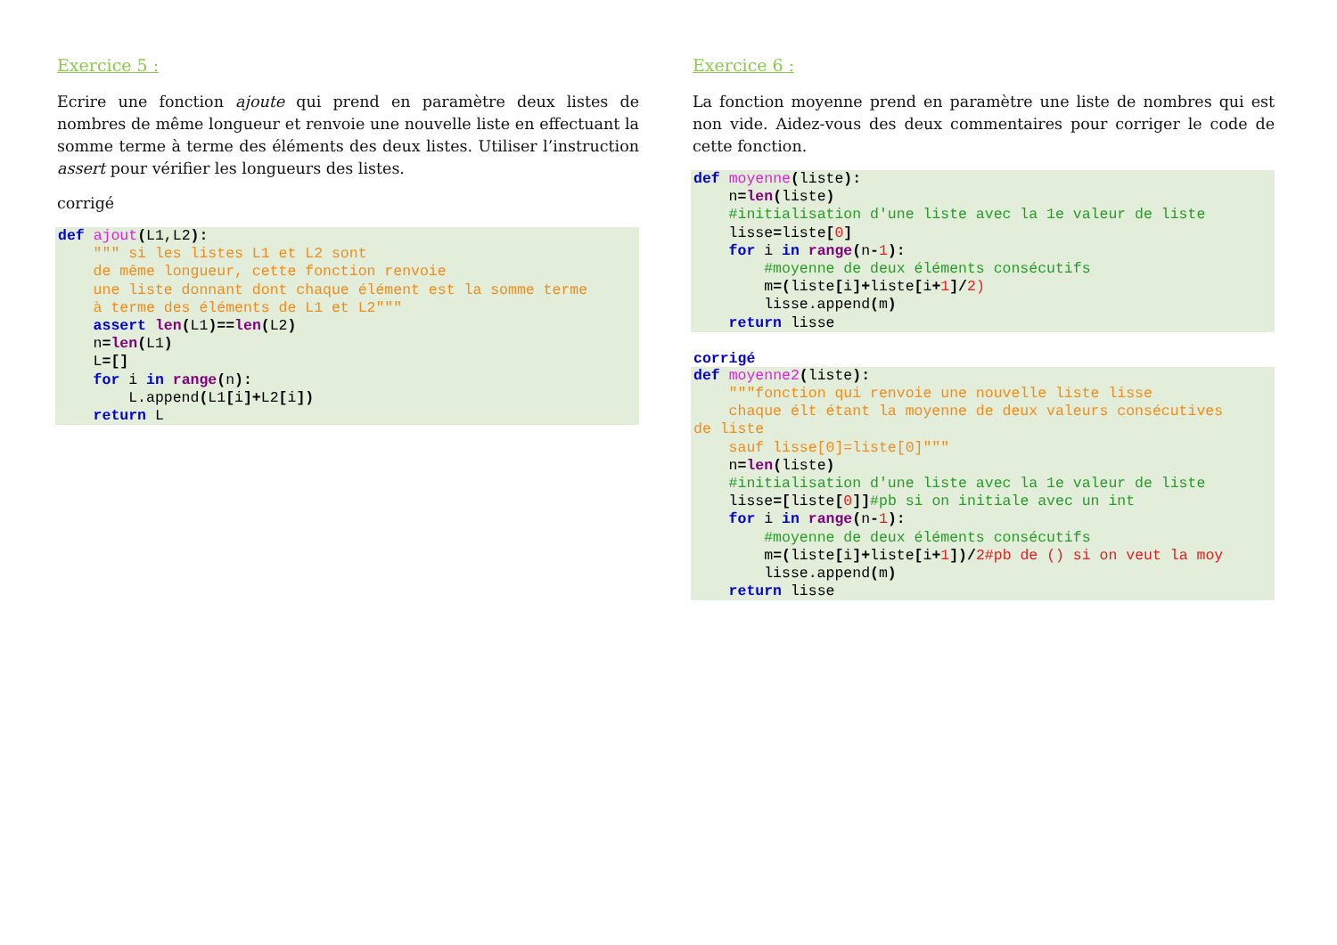Exercice 5 :
Ecrire une fonction ajoute qui prend en paramètre deux listes de nombres de même longueur et renvoie une nouvelle liste en effectuant la somme terme à terme des éléments des deux listes. Utiliser l’instruction assert pour vérifier les longueurs des listes.
corrigé
def ajout(L1,L2):
    """ si les listes L1 et L2 sont
    de même longueur, cette fonction renvoie
    une liste donnant dont chaque élément est la somme terme
    à terme des éléments de L1 et L2"""
    assert len(L1)==len(L2)
    n=len(L1)
    L=[]
    for i in range(n):
        L.append(L1[i]+L2[i])
    return L
Exercice 6 :
La fonction moyenne prend en paramètre une liste de nombres qui est non vide. Aidez-vous des deux commentaires pour corriger le code de cette fonction.
def moyenne(liste):
    n=len(liste)
    #initialisation d'une liste avec la 1e valeur de liste
    lisse=liste[0]
    for i in range(n-1):
        #moyenne de deux éléments consécutifs
        m=(liste[i]+liste[i+1]/2)
        lisse.append(m)
    return lisse
corrigé
def moyenne2(liste):
    """fonction qui renvoie une nouvelle liste lisse
    chaque élt étant la moyenne de deux valeurs consécutives
de liste
    sauf lisse[0]=liste[0]"""
    n=len(liste)
    #initialisation d'une liste avec la 1e valeur de liste
    lisse=[liste[0]]#pb si on initiale avec un int
    for i in range(n-1):
        #moyenne de deux éléments consécutifs
        m=(liste[i]+liste[i+1])/2#pb de () si on veut la moy
        lisse.append(m)
    return lisse